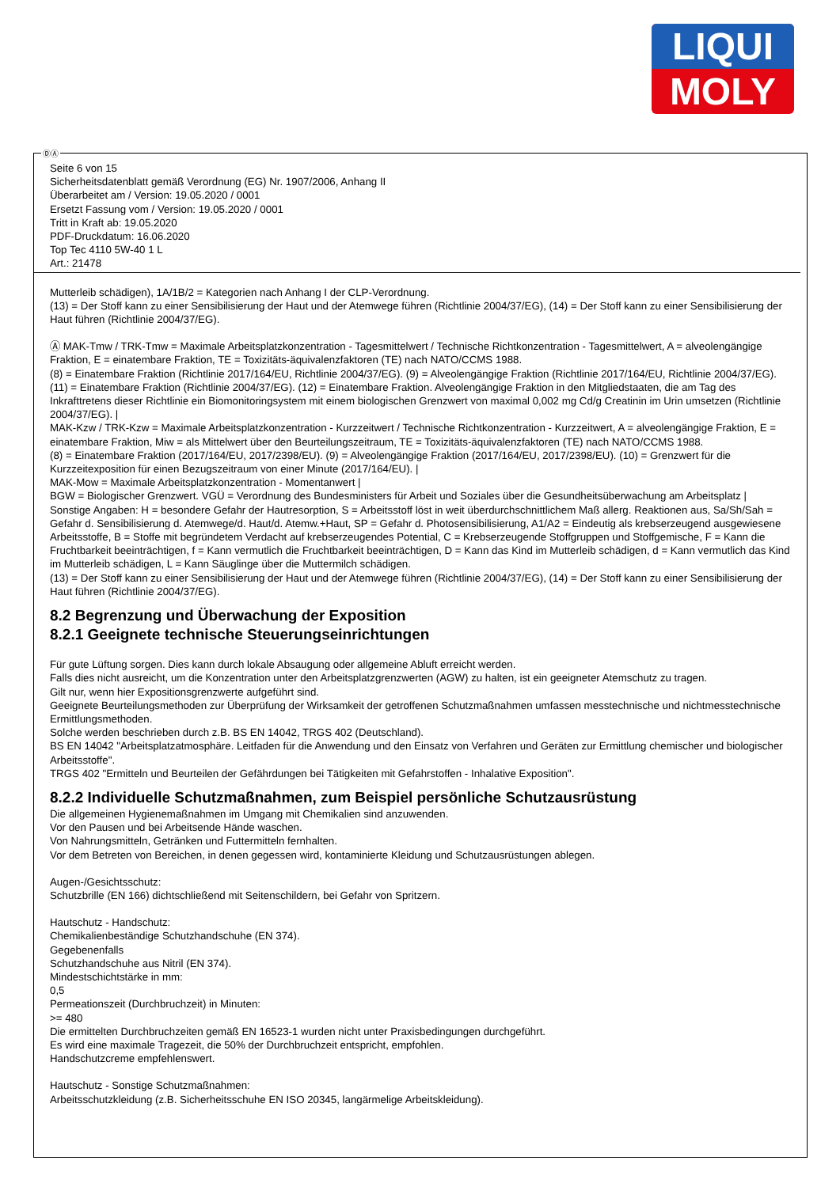LIQUI
MOLY
Seite 6 von 15
Sicherheitsdatenblatt gemäß Verordnung (EG) Nr. 1907/2006, Anhang II
Überarbeitet am / Version: 19.05.2020 / 0001
Ersetzt Fassung vom / Version: 19.05.2020 / 0001
Tritt in Kraft ab: 19.05.2020
PDF-Druckdatum: 16.06.2020
Top Tec 4110 5W-40 1 L
Art.: 21478
Mutterleib schädigen), 1A/1B/2 = Kategorien nach Anhang I der CLP-Verordnung.
(13) = Der Stoff kann zu einer Sensibilisierung der Haut und der Atemwege führen (Richtlinie 2004/37/EG), (14) = Der Stoff kann zu einer Sensibilisierung der Haut führen (Richtlinie 2004/37/EG).
Ⓐ MAK-Tmw / TRK-Tmw = Maximale Arbeitsplatzkonzentration - Tagesmittelwert / Technische Richtkonzentration - Tagesmittelwert, A = alveolengängige Fraktion, E = einatembare Fraktion, TE = Toxizitäts-äquivalenzfaktoren (TE) nach NATO/CCMS 1988.
(8) = Einatembare Fraktion (Richtlinie 2017/164/EU, Richtlinie 2004/37/EG). (9) = Alveolengängige Fraktion (Richtlinie 2017/164/EU, Richtlinie 2004/37/EG). (11) = Einatembare Fraktion (Richtlinie 2004/37/EG). (12) = Einatembare Fraktion. Alveolengängige Fraktion in den Mitgliedstaaten, die am Tag des Inkrafttretens dieser Richtlinie ein Biomonitoringsystem mit einem biologischen Grenzwert von maximal 0,002 mg Cd/g Creatinin im Urin umsetzen (Richtlinie 2004/37/EG). |
MAK-Kzw / TRK-Kzw = Maximale Arbeitsplatzkonzentration - Kurzzeitwert / Technische Richtkonzentration - Kurzzeitwert, A = alveolengängige Fraktion, E = einatembare Fraktion, Miw = als Mittelwert über den Beurteilungszeitraum, TE = Toxizitäts-äquivalenzfaktoren (TE) nach NATO/CCMS 1988.
(8) = Einatembare Fraktion (2017/164/EU, 2017/2398/EU). (9) = Alveolengängige Fraktion (2017/164/EU, 2017/2398/EU). (10) = Grenzwert für die Kurzzeitexposition für einen Bezugszeitraum von einer Minute (2017/164/EU). |
MAK-Mow = Maximale Arbeitsplatzkonzentration - Momentanwert |
BGW = Biologischer Grenzwert. VGÜ = Verordnung des Bundesministers für Arbeit und Soziales über die Gesundheitsüberwachung am Arbeitsplatz |
Sonstige Angaben: H = besondere Gefahr der Hautresorption, S = Arbeitsstoff löst in weit überdurchschnittlichem Maß allerg. Reaktionen aus, Sa/Sh/Sah = Gefahr d. Sensibilisierung d. Atemwege/d. Haut/d. Atemw.+Haut, SP = Gefahr d. Photosensibilisierung, A1/A2 = Eindeutig als krebserzeugend ausgewiesene Arbeitsstoffe, B = Stoffe mit begründetem Verdacht auf krebserzeugendes Potential, C = Krebserzeugende Stoffgruppen und Stoffgemische, F = Kann die Fruchtbarkeit beeinträchtigen, f = Kann vermutlich die Fruchtbarkeit beeinträchtigen, D = Kann das Kind im Mutterleib schädigen, d = Kann vermutlich das Kind im Mutterleib schädigen, L = Kann Säuglinge über die Muttermilch schädigen.
(13) = Der Stoff kann zu einer Sensibilisierung der Haut und der Atemwege führen (Richtlinie 2004/37/EG), (14) = Der Stoff kann zu einer Sensibilisierung der Haut führen (Richtlinie 2004/37/EG).
8.2 Begrenzung und Überwachung der Exposition
8.2.1 Geeignete technische Steuerungseinrichtungen
Für gute Lüftung sorgen. Dies kann durch lokale Absaugung oder allgemeine Abluft erreicht werden.
Falls dies nicht ausreicht, um die Konzentration unter den Arbeitsplatzgrenzwerten (AGW) zu halten, ist ein geeigneter Atemschutz zu tragen.
Gilt nur, wenn hier Expositionsgrenzwerte aufgeführt sind.
Geeignete Beurteilungsmethoden zur Überprüfung der Wirksamkeit der getroffenen Schutzmaßnahmen umfassen messtechnische und nichtmesstechnische Ermittlungsmethoden.
Solche werden beschrieben durch z.B. BS EN 14042, TRGS 402 (Deutschland).
BS EN 14042 "Arbeitsplatzatmosphäre. Leitfaden für die Anwendung und den Einsatz von Verfahren und Geräten zur Ermittlung chemischer und biologischer Arbeitsstoffe".
TRGS 402 "Ermitteln und Beurteilen der Gefährdungen bei Tätigkeiten mit Gefahrstoffen - Inhalative Exposition".
8.2.2 Individuelle Schutzmaßnahmen, zum Beispiel persönliche Schutzausrüstung
Die allgemeinen Hygienemaßnahmen im Umgang mit Chemikalien sind anzuwenden.
Vor den Pausen und bei Arbeitsende Hände waschen.
Von Nahrungsmitteln, Getränken und Futtermitteln fernhalten.
Vor dem Betreten von Bereichen, in denen gegessen wird, kontaminierte Kleidung und Schutzausrüstungen ablegen.
Augen-/Gesichtsschutz:
Schutzbrille (EN 166) dichtschließend mit Seitenschildern, bei Gefahr von Spritzern.
Hautschutz - Handschutz:
Chemikalienbeständige Schutzhandschuhe (EN 374).
Gegebenenfalls
Schutzhandschuhe aus Nitril (EN 374).
Mindestschichtstärke in mm:
0,5
Permeationszeit (Durchbruchzeit) in Minuten:
>= 480
Die ermittelten Durchbruchzeiten gemäß EN 16523-1 wurden nicht unter Praxisbedingungen durchgeführt.
Es wird eine maximale Tragezeit, die 50% der Durchbruchzeit entspricht, empfohlen.
Handschutzcreme empfehlenswert.
Hautschutz - Sonstige Schutzmaßnahmen:
Arbeitsschutzkleidung (z.B. Sicherheitsschuhe EN ISO 20345, langärmelige Arbeitskleidung).
ⒹⒶ